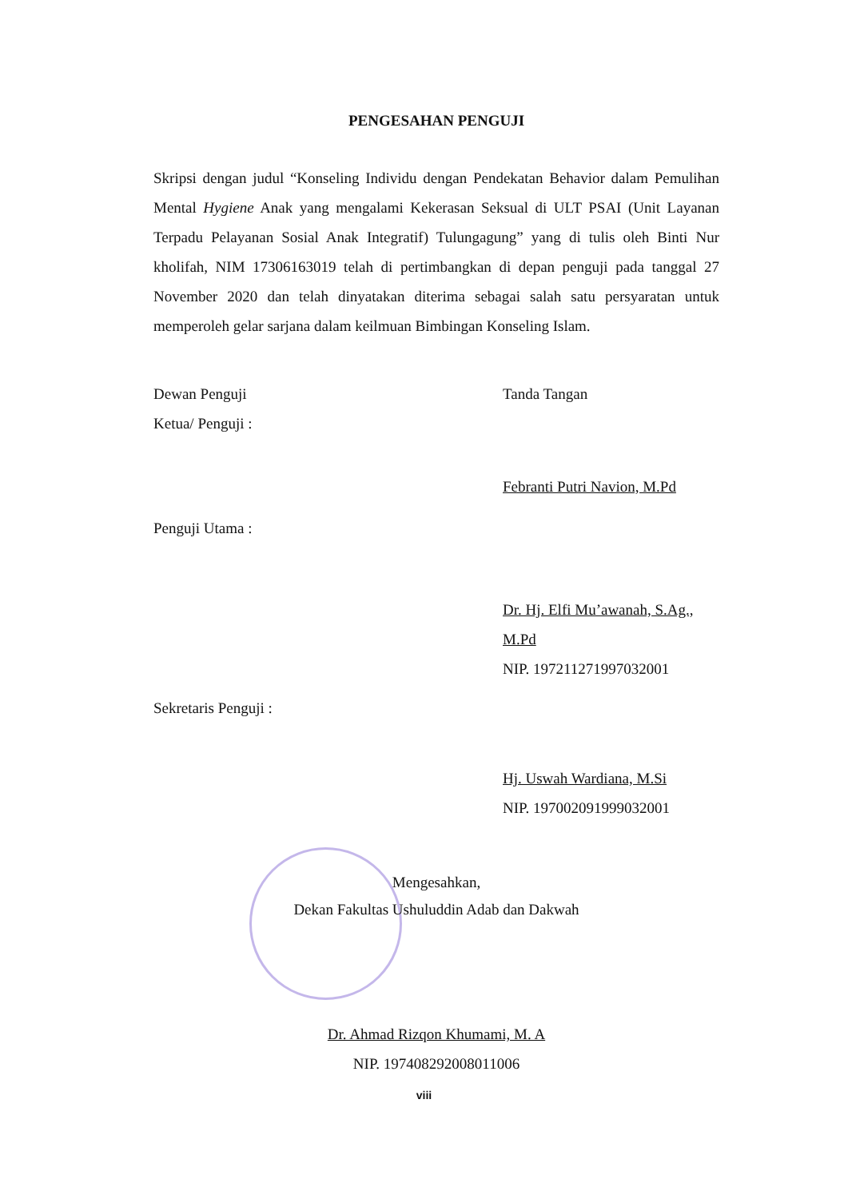PENGESAHAN PENGUJI
Skripsi dengan judul “Konseling Individu dengan Pendekatan Behavior dalam Pemulihan Mental Hygiene Anak yang mengalami Kekerasan Seksual di ULT PSAI (Unit Layanan Terpadu Pelayanan Sosial Anak Integratif) Tulungagung” yang di tulis oleh Binti Nur kholifah, NIM 17306163019 telah di pertimbangkan di depan penguji pada tanggal 27 November 2020 dan telah dinyatakan diterima sebagai salah satu persyaratan untuk memperoleh gelar sarjana dalam keilmuan Bimbingan Konseling Islam.
Dewan Penguji
Ketua/ Penguji :
Tanda Tangan
Febranti Putri Navion, M.Pd
Penguji Utama :
Dr. Hj. Elfi Mu’awanah, S.Ag., M.Pd
NIP. 197211271997032001
Sekretaris Penguji :
Hj. Uswah Wardiana, M.Si
NIP. 197002091999032001
Mengesahkan,
Dekan Fakultas Ushuluddin Adab dan Dakwah
Dr. Ahmad Rizqon Khumami, M. A
NIP. 197408292008011006
viii